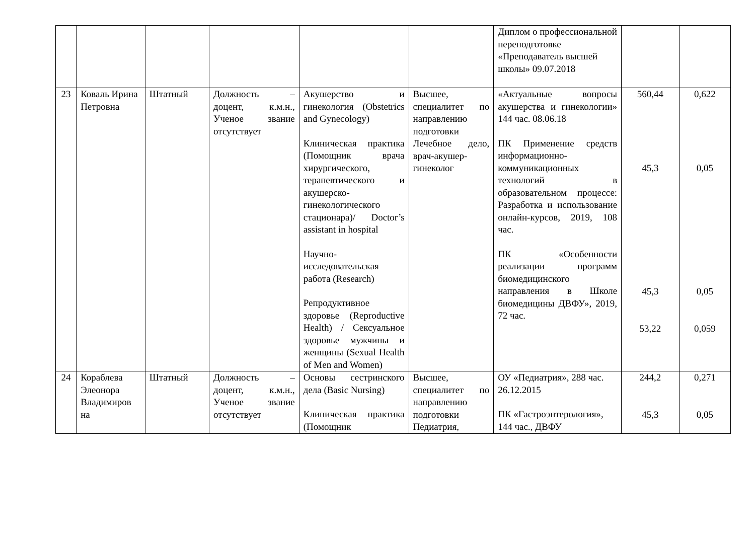| | | | | | | Диплом о профессиональной переподготовке «Преподаватель высшей школы» 09.07.2018 | | |
| 23 | Коваль Ирина Петровна | Штатный | Должность – доцент, к.м.н., Ученое звание отсутствует | Акушерство и гинекология (Obstetrics and Gynecology) Клиническая практика (Помощник врача хирургического, терапевтического и акушерско-гинекологического стационара)/ Doctor’s assistant in hospital Научно-исследовательская работа (Research) Репродуктивное здоровье (Reproductive Health) / Сексуальное здоровье мужчины и женщины (Sexual Health of Men and Women) | Высшее, специалитет по направлению подготовки Лечебное дело, врач-акушер-гинеколог | «Актуальные вопросы акушерства и гинекологии» 144 час. 08.06.18 ПК Применение средств информационно-коммуникационных технологий в образовательном процессе: Разработка и использование онлайн-курсов, 2019, 108 час. ПК «Особенности реализации программ биомедицинского направления в Школе биомедицины ДВФУ», 2019, 72 час. | 560,44 45,3 45,3 53,22 | 0,622 0,05 0,05 0,059 |
| 24 | Кораблева Элеонора Владимиров на | Штатный | Должность – доцент, к.м.н., Ученое звание отсутствует | Основы сестринского дела (Basic Nursing) Клиническая практика (Помощник | Высшее, специалитет по направлению подготовки Педиатрия, | ОУ «Педиатрия», 288 час. 26.12.2015 ПК «Гастроэнтерология», 144 час., ДВФУ | 244,2 45,3 | 0,271 0,05 |